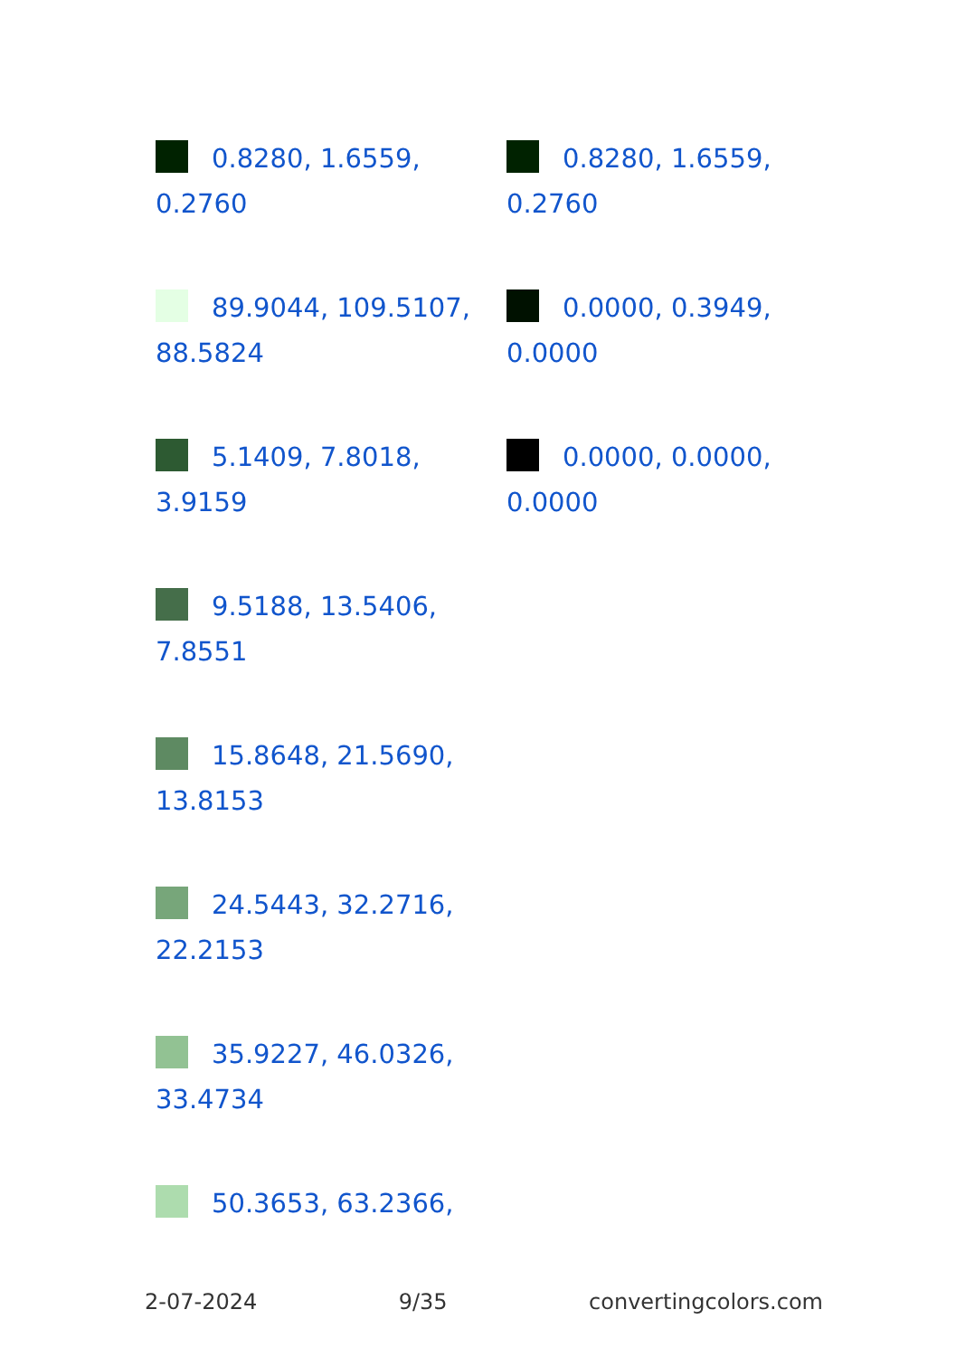0.8280, 1.6559, 0.2760
89.9044, 109.5107, 88.5824
5.1409, 7.8018, 3.9159
9.5188, 13.5406, 7.8551
15.8648, 21.5690, 13.8153
24.5443, 32.2716, 22.2153
35.9227, 46.0326, 33.4734
50.3653, 63.2366,
0.8280, 1.6559, 0.2760
0.0000, 0.3949, 0.0000
0.0000, 0.0000, 0.0000
2-07-2024 9/35 convertingcolors.com